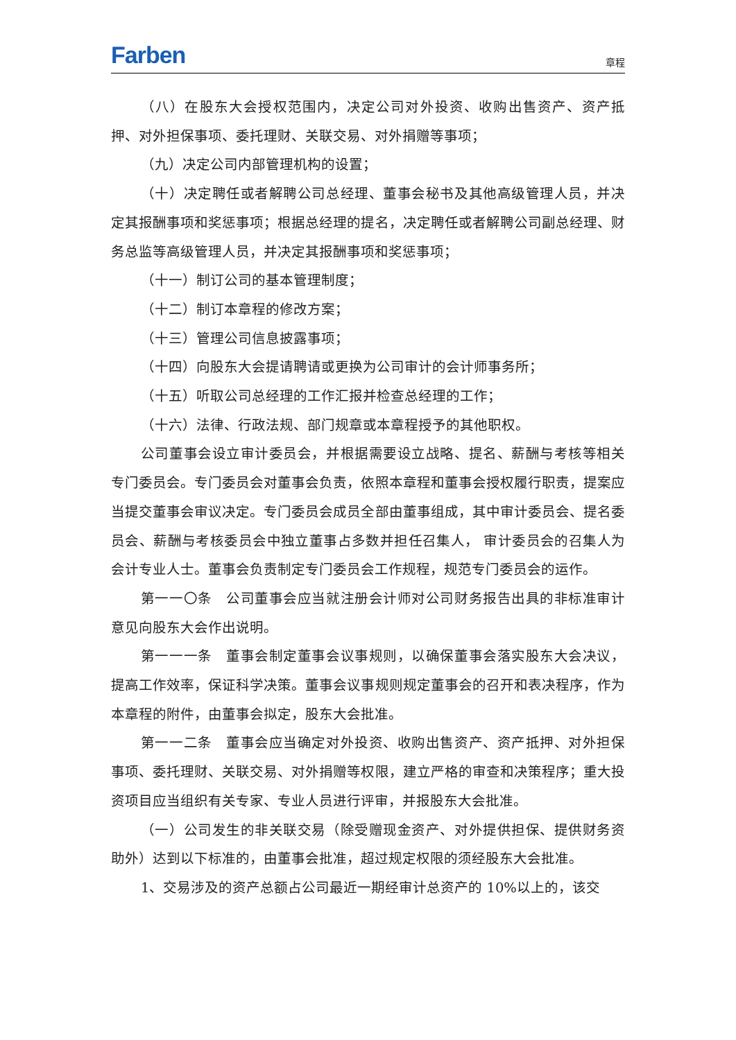Farben 章程
（八）在股东大会授权范围内，决定公司对外投资、收购出售资产、资产抵押、对外担保事项、委托理财、关联交易、对外捐赠等事项；
（九）决定公司内部管理机构的设置；
（十）决定聘任或者解聘公司总经理、董事会秘书及其他高级管理人员，并决定其报酬事项和奖惩事项；根据总经理的提名，决定聘任或者解聘公司副总经理、财务总监等高级管理人员，并决定其报酬事项和奖惩事项；
（十一）制订公司的基本管理制度；
（十二）制订本章程的修改方案；
（十三）管理公司信息披露事项；
（十四）向股东大会提请聘请或更换为公司审计的会计师事务所；
（十五）听取公司总经理的工作汇报并检查总经理的工作；
（十六）法律、行政法规、部门规章或本章程授予的其他职权。
公司董事会设立审计委员会，并根据需要设立战略、提名、薪酬与考核等相关专门委员会。专门委员会对董事会负责，依照本章程和董事会授权履行职责，提案应当提交董事会审议决定。专门委员会成员全部由董事组成，其中审计委员会、提名委员会、薪酬与考核委员会中独立董事占多数并担任召集人， 审计委员会的召集人为会计专业人士。董事会负责制定专门委员会工作规程，规范专门委员会的运作。
第一一〇条　公司董事会应当就注册会计师对公司财务报告出具的非标准审计意见向股东大会作出说明。
第一一一条　董事会制定董事会议事规则，以确保董事会落实股东大会决议，提高工作效率，保证科学决策。董事会议事规则规定董事会的召开和表决程序，作为本章程的附件，由董事会拟定，股东大会批准。
第一一二条　董事会应当确定对外投资、收购出售资产、资产抵押、对外担保事项、委托理财、关联交易、对外捐赠等权限，建立严格的审查和决策程序；重大投资项目应当组织有关专家、专业人员进行评审，并报股东大会批准。
（一）公司发生的非关联交易（除受赠现金资产、对外提供担保、提供财务资助外）达到以下标准的，由董事会批准，超过规定权限的须经股东大会批准。
1、交易涉及的资产总额占公司最近一期经审计总资产的 10%以上的，该交